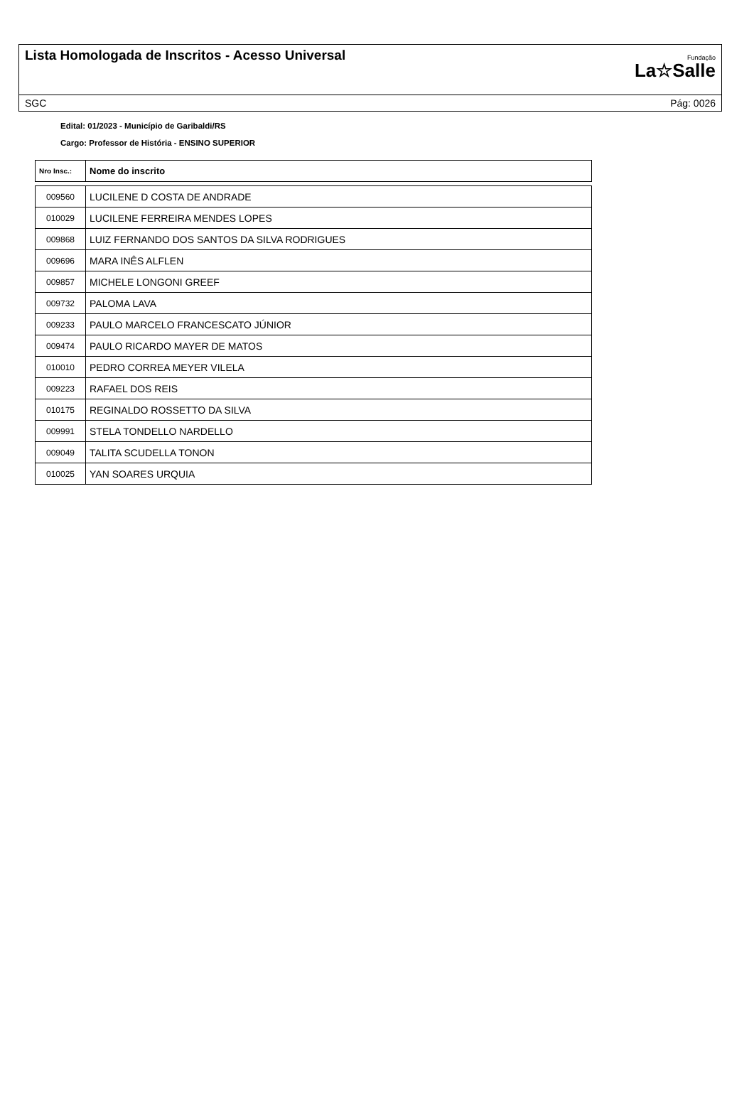Lista Homologada de Inscritos - Acesso Universal
Fundação
La☆Salle
SGC Pág: 0026
Edital: 01/2023 - Município de Garibaldi/RS
Cargo: Professor de História - ENSINO SUPERIOR
| Nro Insc.: | Nome do inscrito |
| --- | --- |
| 009560 | LUCILENE D COSTA DE ANDRADE |
| 010029 | LUCILENE FERREIRA MENDES LOPES |
| 009868 | LUIZ FERNANDO DOS SANTOS DA SILVA RODRIGUES |
| 009696 | MARA INÊS ALFLEN |
| 009857 | MICHELE LONGONI GREEF |
| 009732 | PALOMA LAVA |
| 009233 | PAULO MARCELO FRANCESCATO JÚNIOR |
| 009474 | PAULO RICARDO MAYER DE MATOS |
| 010010 | PEDRO CORREA MEYER VILELA |
| 009223 | RAFAEL DOS REIS |
| 010175 | REGINALDO ROSSETTO DA SILVA |
| 009991 | STELA TONDELLO NARDELLO |
| 009049 | TALITA SCUDELLA TONON |
| 010025 | YAN SOARES URQUIA |